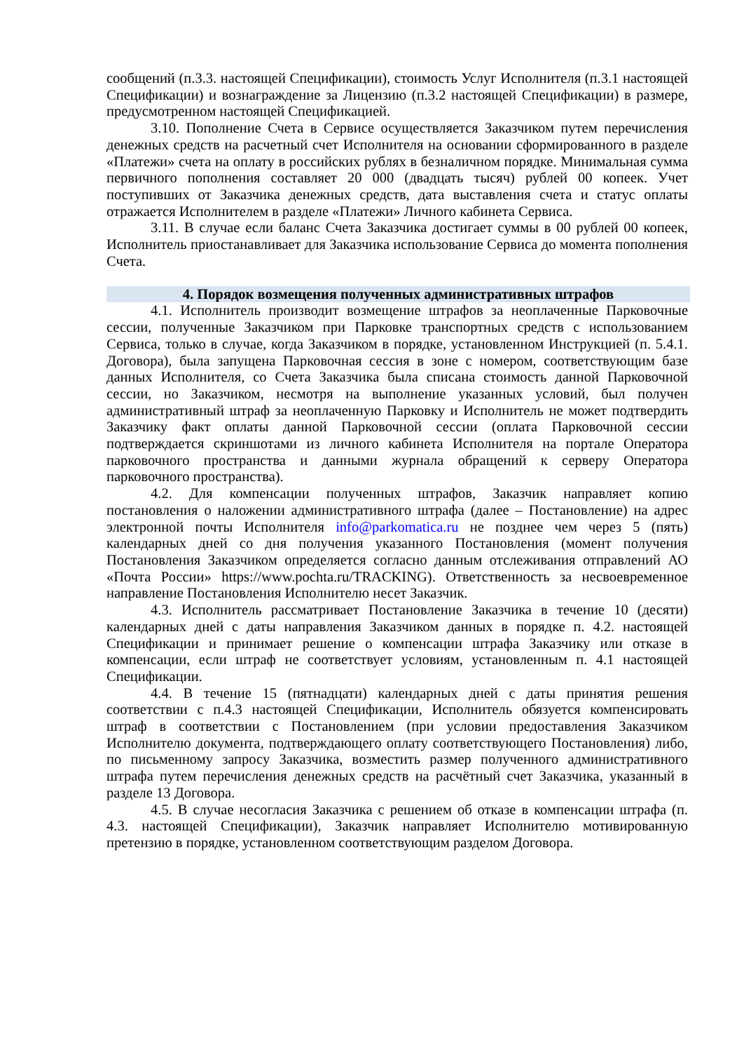сообщений (п.3.3. настоящей Спецификации), стоимость Услуг Исполнителя (п.3.1 настоящей Спецификации) и вознаграждение за Лицензию (п.3.2 настоящей Спецификации) в размере, предусмотренном настоящей Спецификацией.
3.10. Пополнение Счета в Сервисе осуществляется Заказчиком путем перечисления денежных средств на расчетный счет Исполнителя на основании сформированного в разделе «Платежи» счета на оплату в российских рублях в безналичном порядке. Минимальная сумма первичного пополнения составляет 20 000 (двадцать тысяч) рублей 00 копеек. Учет поступивших от Заказчика денежных средств, дата выставления счета и статус оплаты отражается Исполнителем в разделе «Платежи» Личного кабинета Сервиса.
3.11. В случае если баланс Счета Заказчика достигает суммы в 00 рублей 00 копеек, Исполнитель приостанавливает для Заказчика использование Сервиса до момента пополнения Счета.
4. Порядок возмещения полученных административных штрафов
4.1. Исполнитель производит возмещение штрафов за неоплаченные Парковочные сессии, полученные Заказчиком при Парковке транспортных средств с использованием Сервиса, только в случае, когда Заказчиком в порядке, установленном Инструкцией (п. 5.4.1. Договора), была запущена Парковочная сессия в зоне с номером, соответствующим базе данных Исполнителя, со Счета Заказчика была списана стоимость данной Парковочной сессии, но Заказчиком, несмотря на выполнение указанных условий, был получен административный штраф за неоплаченную Парковку и Исполнитель не может подтвердить Заказчику факт оплаты данной Парковочной сессии (оплата Парковочной сессии подтверждается скриншотами из личного кабинета Исполнителя на портале Оператора парковочного пространства и данными журнала обращений к серверу Оператора парковочного пространства).
4.2. Для компенсации полученных штрафов, Заказчик направляет копию постановления о наложении административного штрафа (далее – Постановление) на адрес электронной почты Исполнителя info@parkomatica.ru не позднее чем через 5 (пять) календарных дней со дня получения указанного Постановления (момент получения Постановления Заказчиком определяется согласно данным отслеживания отправлений АО «Почта России» https://www.pochta.ru/TRACKING). Ответственность за несвоевременное направление Постановления Исполнителю несет Заказчик.
4.3. Исполнитель рассматривает Постановление Заказчика в течение 10 (десяти) календарных дней с даты направления Заказчиком данных в порядке п. 4.2. настоящей Спецификации и принимает решение о компенсации штрафа Заказчику или отказе в компенсации, если штраф не соответствует условиям, установленным п. 4.1 настоящей Спецификации.
4.4. В течение 15 (пятнадцати) календарных дней с даты принятия решения соответствии с п.4.3 настоящей Спецификации, Исполнитель обязуется компенсировать штраф в соответствии с Постановлением (при условии предоставления Заказчиком Исполнителю документа, подтверждающего оплату соответствующего Постановления) либо, по письменному запросу Заказчика, возместить размер полученного административного штрафа путем перечисления денежных средств на расчётный счет Заказчика, указанный в разделе 13 Договора.
4.5. В случае несогласия Заказчика с решением об отказе в компенсации штрафа (п. 4.3. настоящей Спецификации), Заказчик направляет Исполнителю мотивированную претензию в порядке, установленном соответствующим разделом Договора.